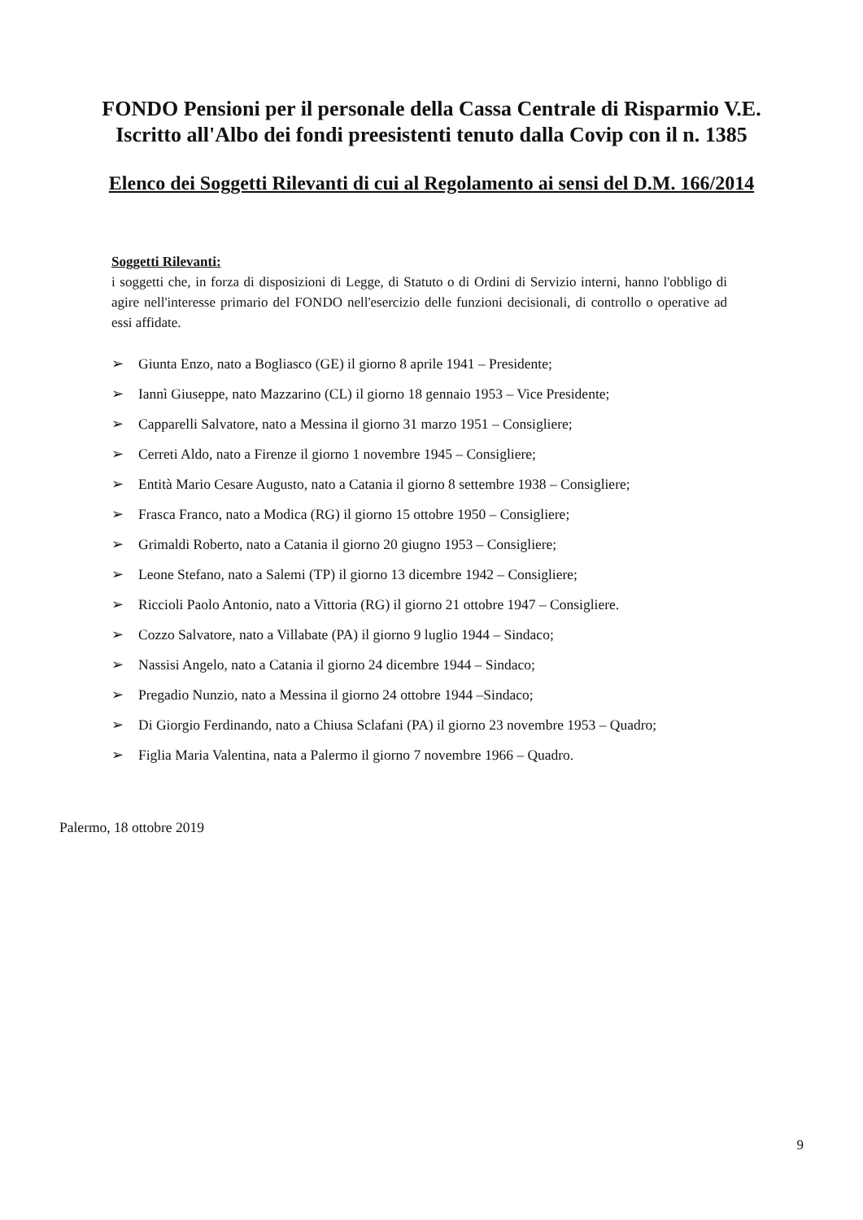FONDO Pensioni per il personale della Cassa Centrale di Risparmio V.E.
Iscritto all'Albo dei fondi preesistenti tenuto dalla Covip con il n. 1385
Elenco dei Soggetti Rilevanti di cui al Regolamento ai sensi del D.M. 166/2014
Soggetti Rilevanti:
i soggetti che, in forza di disposizioni di Legge, di Statuto o di Ordini di Servizio interni, hanno l'obbligo di agire nell'interesse primario del FONDO nell'esercizio delle funzioni decisionali, di controllo o operative ad essi affidate.
➢ Giunta Enzo, nato a Bogliasco (GE) il giorno 8 aprile 1941 – Presidente;
➢ Iannì Giuseppe, nato Mazzarino (CL) il giorno 18 gennaio 1953 – Vice Presidente;
➢ Capparelli Salvatore, nato a Messina il giorno 31 marzo 1951 – Consigliere;
➢ Cerreti Aldo, nato a Firenze il giorno 1 novembre 1945 – Consigliere;
➢ Entità Mario Cesare Augusto, nato a Catania il giorno 8 settembre 1938 – Consigliere;
➢ Frasca Franco, nato a Modica (RG) il giorno 15 ottobre 1950 – Consigliere;
➢ Grimaldi Roberto, nato a Catania il giorno 20 giugno 1953 – Consigliere;
➢ Leone Stefano, nato a Salemi (TP) il giorno 13 dicembre 1942 – Consigliere;
➢ Riccioli Paolo Antonio, nato a Vittoria (RG) il giorno 21 ottobre 1947 – Consigliere.
➢ Cozzo Salvatore, nato a Villabate (PA) il giorno 9 luglio 1944 – Sindaco;
➢ Nassisi Angelo, nato a Catania il giorno 24 dicembre 1944 – Sindaco;
➢ Pregadio Nunzio, nato a Messina il giorno 24 ottobre 1944 –Sindaco;
➢ Di Giorgio Ferdinando, nato a Chiusa Sclafani (PA) il giorno 23 novembre 1953 – Quadro;
➢ Figlia Maria Valentina, nata a Palermo il giorno 7 novembre 1966 – Quadro.
Palermo, 18 ottobre 2019
9